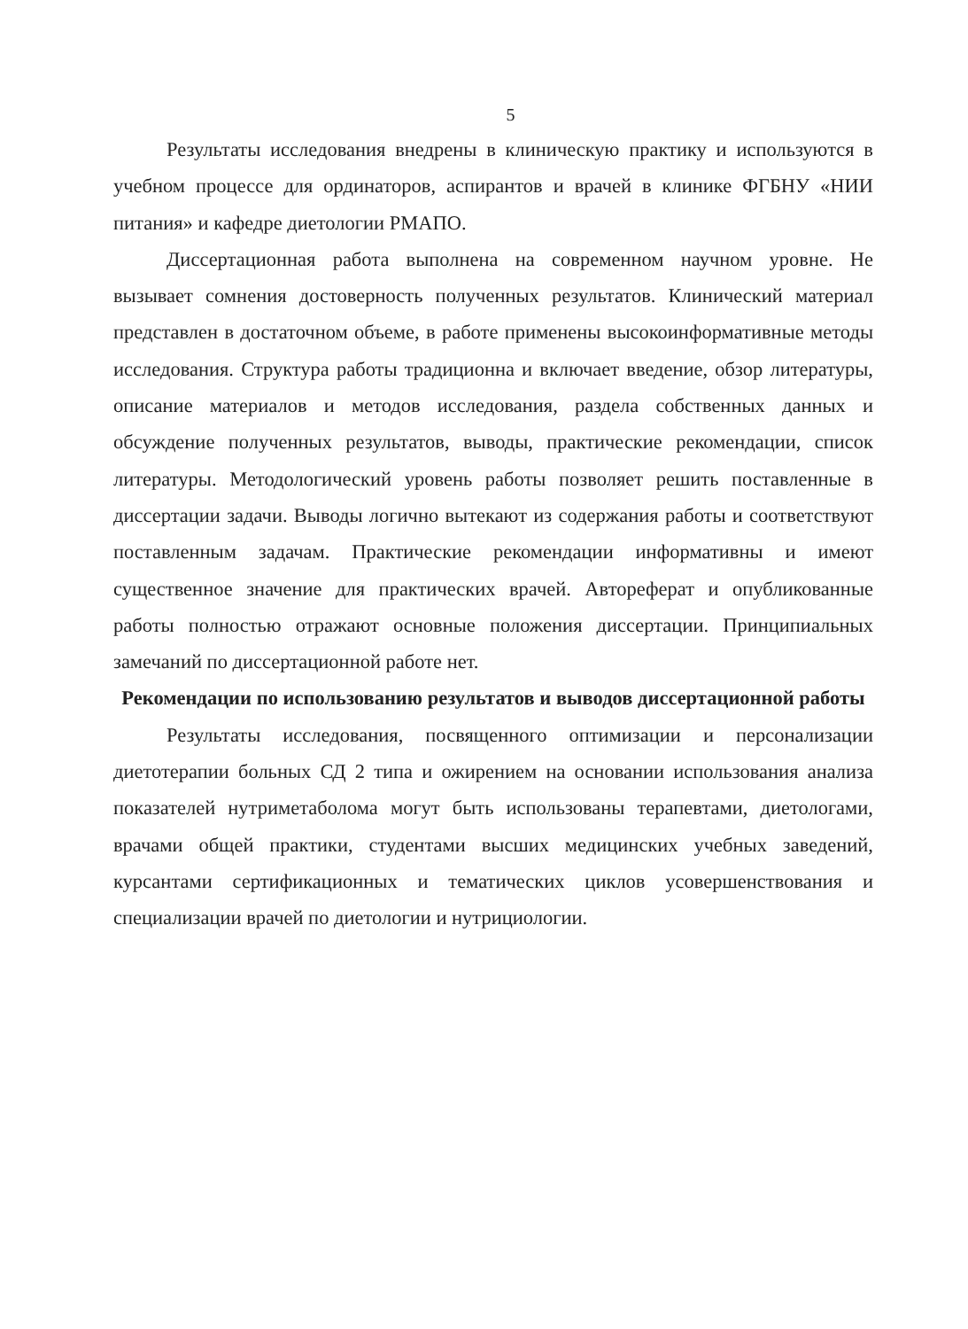5
Результаты исследования внедрены в клиническую практику и используются в учебном процессе для ординаторов, аспирантов и врачей в клинике ФГБНУ «НИИ питания» и кафедре диетологии РМАПО.
Диссертационная работа выполнена на современном научном уровне. Не вызывает сомнения достоверность полученных результатов. Клинический материал представлен в достаточном объеме, в работе применены высокоинформативные методы исследования. Структура работы традиционна и включает введение, обзор литературы, описание материалов и методов исследования, раздела собственных данных и обсуждение полученных результатов, выводы, практические рекомендации, список литературы. Методологический уровень работы позволяет решить поставленные в диссертации задачи. Выводы логично вытекают из содержания работы и соответствуют поставленным задачам. Практические рекомендации информативны и имеют существенное значение для практических врачей. Автореферат и опубликованные работы полностью отражают основные положения диссертации. Принципиальных замечаний по диссертационной работе нет.
Рекомендации по использованию результатов и выводов диссертационной работы
Результаты исследования, посвященного оптимизации и персонализации диетотерапии больных СД 2 типа и ожирением на основании использования анализа показателей нутриметаболома могут быть использованы терапевтами, диетологами, врачами общей практики, студентами высших медицинских учебных заведений, курсантами сертификационных и тематических циклов усовершенствования и специализации врачей по диетологии и нутрициологии.